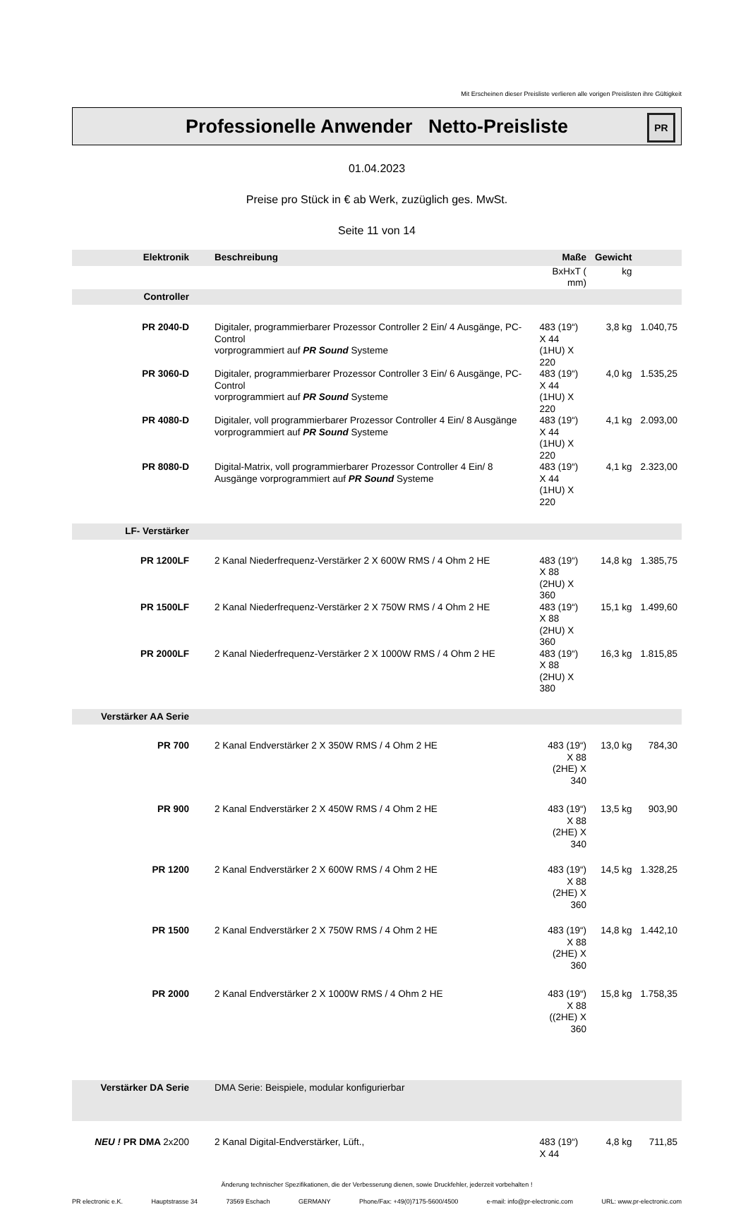Mit Erscheinen dieser Preisliste verlieren alle vorigen Preislisten ihre Gültigkeit
Professionelle Anwender Netto-Preisliste
PR
01.04.2023
Preise pro Stück in € ab Werk, zuzüglich ges. MwSt.
Seite 11 von 14
| Elektronik | Beschreibung | Maße | Gewicht | |
| --- | --- | --- | --- | --- |
| | | BxHxT ( mm) | kg | |
| Controller | | | | |
| PR 2040-D | Digitaler, programmierbarer Prozessor Controller 2 Ein/ 4 Ausgänge, PC-Control vorprogrammiert auf PR Sound Systeme | 483 (19“) X 44 (1HU) X 220 | 3,8 kg | 1.040,75 |
| PR 3060-D | Digitaler, programmierbarer Prozessor Controller 3 Ein/ 6 Ausgänge, PC-Control vorprogrammiert auf PR Sound Systeme | 483 (19“) X 44 (1HU) X 220 | 4,0 kg | 1.535,25 |
| PR 4080-D | Digitaler, voll programmierbarer Prozessor Controller 4 Ein/ 8 Ausgänge vorprogrammiert auf PR Sound Systeme | 483 (19“) X 44 (1HU) X 220 | 4,1 kg | 2.093,00 |
| PR 8080-D | Digital-Matrix, voll programmierbarer Prozessor Controller 4 Ein/ 8 Ausgänge vorprogrammiert auf PR Sound Systeme | 483 (19“) X 44 (1HU) X 220 | 4,1 kg | 2.323,00 |
| LF- Verstärker | | | | |
| PR 1200LF | 2 Kanal Niederfrequenz-Verstärker 2 X 600W RMS / 4 Ohm 2 HE | 483 (19“) X 88 (2HU) X 360 | 14,8 kg | 1.385,75 |
| PR 1500LF | 2 Kanal Niederfrequenz-Verstärker 2 X 750W RMS / 4 Ohm 2 HE | 483 (19“) X 88 (2HU) X 360 | 15,1 kg | 1.499,60 |
| PR 2000LF | 2 Kanal Niederfrequenz-Verstärker 2 X 1000W RMS / 4 Ohm 2 HE | 483 (19“) X 88 (2HU) X 380 | 16,3 kg | 1.815,85 |
| Verstärker AA Serie | | | | |
| PR 700 | 2 Kanal Endverstärker 2 X 350W RMS / 4 Ohm 2 HE | 483 (19“) X 88 (2HE) X 340 | 13,0 kg | 784,30 |
| PR 900 | 2 Kanal Endverstärker 2 X 450W RMS / 4 Ohm 2 HE | 483 (19“) X 88 (2HE) X 340 | 13,5 kg | 903,90 |
| PR 1200 | 2 Kanal Endverstärker 2 X 600W RMS / 4 Ohm 2 HE | 483 (19“) X 88 (2HE) X 360 | 14,5 kg | 1.328,25 |
| PR 1500 | 2 Kanal Endverstärker 2 X 750W RMS / 4 Ohm 2 HE | 483 (19“) X 88 (2HE) X 360 | 14,8 kg | 1.442,10 |
| PR 2000 | 2 Kanal Endverstärker 2 X 1000W RMS / 4 Ohm 2 HE | 483 (19“) X 88 ((2HE) X 360 | 15,8 kg | 1.758,35 |
| Verstärker DA Serie | DMA Serie: Beispiele, modular konfigurierbar | | | |
| NEU ! PR DMA 2x200 | 2 Kanal Digital-Endverstärker, Lüft., | 483 (19“) X 44 | 4,8 kg | 711,85 |
Änderung technischer Spezifikationen, die der Verbesserung dienen, sowie Druckfehler, jederzeit vorbehalten !
PR electronic e.K. Hauptstrasse 34 73569 Eschach GERMANY Phone/Fax: +49(0)7175-5600/4500 e-mail: info@pr-electronic.com URL: www.pr-electronic.com